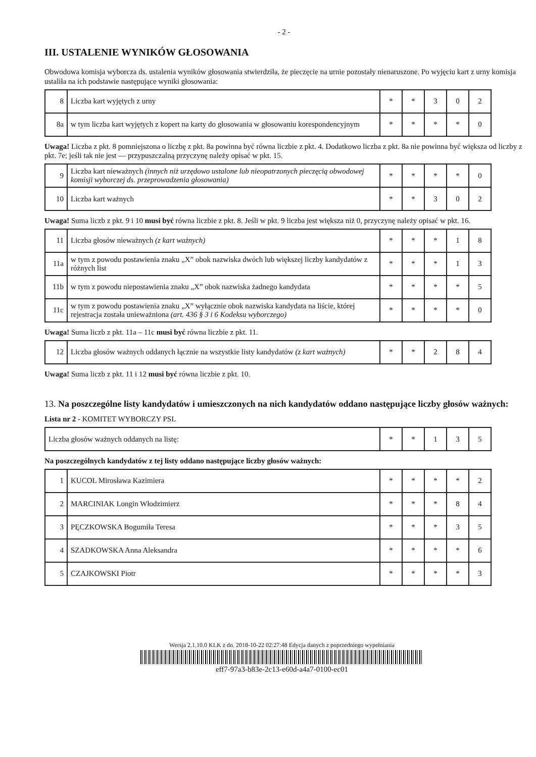- 2 -
III. USTALENIE WYNIKÓW GŁOSOWANIA
Obwodowa komisja wyborcza ds. ustalenia wyników głosowania stwierdziła, że pieczęcie na urnie pozostały nienaruszone. Po wyjęciu kart z urny komisja ustaliła na ich podstawie następujące wyniki głosowania:
| 8 | Liczba kart wyjętych z urny | * | * | 3 | 0 | 2 |
| 8a | w tym liczba kart wyjętych z kopert na karty do głosowania w głosowaniu korespondencyjnym | * | * | * | * | 0 |
Uwaga! Liczba z pkt. 8 pomniejszona o liczbę z pkt. 8a powinna być równa liczbie z pkt. 4. Dodatkowo liczba z pkt. 8a nie powinna być większa od liczby z pkt. 7e; jeśli tak nie jest — przypuszczalną przyczynę należy opisać w pkt. 15.
| 9 | Liczba kart nieważnych (innych niż urzędowo ustalone lub nieopatrzonych pieczęcią obwodowej komisji wyborczej ds. przeprowadzenia głosowania) | * | * | * | * | 0 |
| 10 | Liczba kart ważnych | * | * | 3 | 0 | 2 |
Uwaga! Suma liczb z pkt. 9 i 10 musi być równa liczbie z pkt. 8. Jeśli w pkt. 9 liczba jest większa niż 0, przyczynę należy opisać w pkt. 16.
| 11 | Liczba głosów nieważnych (z kart ważnych) | * | * | * | 1 | 8 |
| 11a | w tym z powodu postawienia znaku „X” obok nazwiska dwóch lub większej liczby kandydatów z różnych list | * | * | * | 1 | 3 |
| 11b | w tym z powodu niepostawienia znaku „X” obok nazwiska żadnego kandydata | * | * | * | * | 5 |
| 11c | w tym z powodu postawienia znaku „X” wyłącznie obok nazwiska kandydata na liście, której rejestracja została unieważniona (art. 436 § 3 i 6 Kodeksu wyborczego) | * | * | * | * | 0 |
Uwaga! Suma liczb z pkt. 11a – 11c musi być równa liczbie z pkt. 11.
| 12 | Liczba głosów ważnych oddanych łącznie na wszystkie listy kandydatów (z kart ważnych) | * | * | 2 | 8 | 4 |
Uwaga! Suma liczb z pkt. 11 i 12 musi być równa liczbie z pkt. 10.
13. Na poszczególne listy kandydatów i umieszczonych na nich kandydatów oddano następujące liczby głosów ważnych:
Lista nr 2 - KOMITET WYBORCZY PSL
| Liczba głosów ważnych oddanych na listę: | * | * | 1 | 3 | 5 |
Na poszczególnych kandydatów z tej listy oddano następujące liczby głosów ważnych:
| 1 | KUCOL Mirosława Kazimiera | * | * | * | * | 2 |
| 2 | MARCINIAK Longin Włodzimierz | * | * | * | 8 | 4 |
| 3 | PĘCZKOWSKA Bogumiła Teresa | * | * | * | 3 | 5 |
| 4 | SZADKOWSKA Anna Aleksandra | * | * | * | * | 6 |
| 5 | CZAJKOWSKI Piotr | * | * | * | * | 3 |
Wersja 2.1.10.0 KLK z dn. 2018-10-22 02:27:48 Edycja danych z poprzedniego wypełniania
eff7-97a3-b83e-2c13-e60d-a4a7-0100-ec01